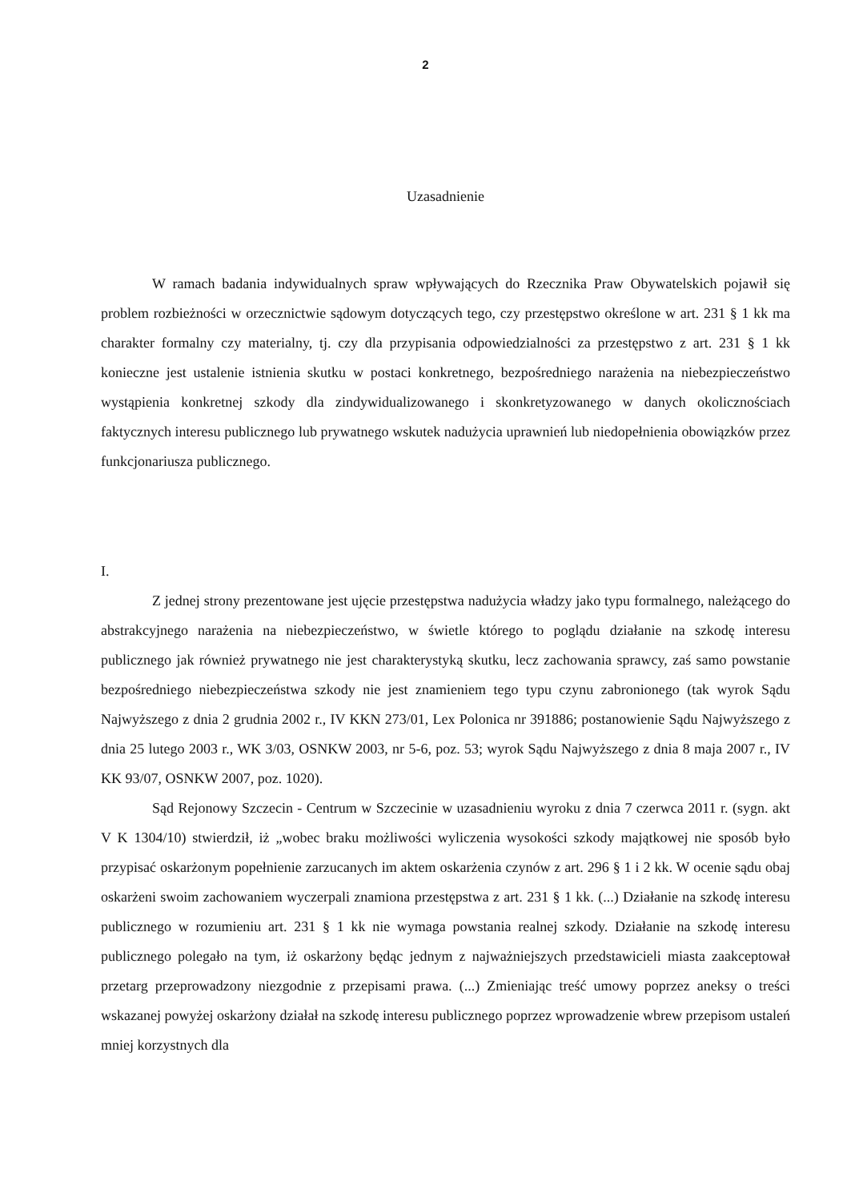2
Uzasadnienie
W ramach badania indywidualnych spraw wpływających do Rzecznika Praw Obywatelskich pojawił się problem rozbieżności w orzecznictwie sądowym dotyczących tego, czy przestępstwo określone w art. 231 § 1 kk ma charakter formalny czy materialny, tj. czy dla przypisania odpowiedzialności za przestępstwo z art. 231 § 1 kk konieczne jest ustalenie istnienia skutku w postaci konkretnego, bezpośredniego narażenia na niebezpieczeństwo wystąpienia konkretnej szkody dla zindywidualizowanego i skonkretyzowanego w danych okolicznościach faktycznych interesu publicznego lub prywatnego wskutek nadużycia uprawnień lub niedopełnienia obowiązków przez funkcjonariusza publicznego.
I.
Z jednej strony prezentowane jest ujęcie przestępstwa nadużycia władzy jako typu formalnego, należącego do abstrakcyjnego narażenia na niebezpieczeństwo, w świetle którego to poglądu działanie na szkodę interesu publicznego jak również prywatnego nie jest charakterystyką skutku, lecz zachowania sprawcy, zaś samo powstanie bezpośredniego niebezpieczeństwa szkody nie jest znamieniem tego typu czynu zabronionego (tak wyrok Sądu Najwyższego z dnia 2 grudnia 2002 r., IV KKN 273/01, Lex Polonica nr 391886; postanowienie Sądu Najwyższego z dnia 25 lutego 2003 r., WK 3/03, OSNKW 2003, nr 5-6, poz. 53; wyrok Sądu Najwyższego z dnia 8 maja 2007 r., IV KK 93/07, OSNKW 2007, poz. 1020).
Sąd Rejonowy Szczecin - Centrum w Szczecinie w uzasadnieniu wyroku z dnia 7 czerwca 2011 r. (sygn. akt V K 1304/10) stwierdził, iż „wobec braku możliwości wyliczenia wysokości szkody majątkowej nie sposób było przypisać oskarżonym popełnienie zarzucanych im aktem oskarżenia czynów z art. 296 § 1 i 2 kk. W ocenie sądu obaj oskarżeni swoim zachowaniem wyczerpali znamiona przestępstwa z art. 231 § 1 kk. (...) Działanie na szkodę interesu publicznego w rozumieniu art. 231 § 1 kk nie wymaga powstania realnej szkody. Działanie na szkodę interesu publicznego polegało na tym, iż oskarżony będąc jednym z najważniejszych przedstawicieli miasta zaakceptował przetarg przeprowadzony niezgodnie z przepisami prawa. (...) Zmieniając treść umowy poprzez aneksy o treści wskazanej powyżej oskarżony działał na szkodę interesu publicznego poprzez wprowadzenie wbrew przepisom ustaleń mniej korzystnych dla